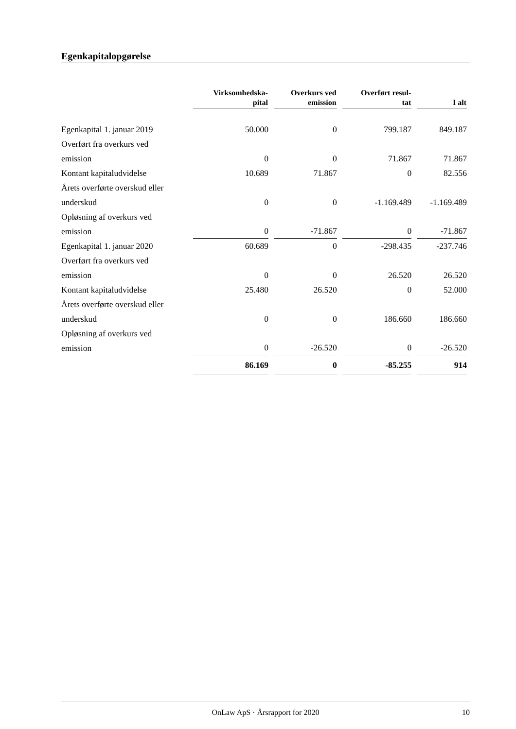Egenkapitalopgørelse
| | Virksomhedska- pital | Overkurs ved emission | Overført resul- tat | I alt |
| --- | --- | --- | --- | --- |
| Egenkapital 1. januar 2019 | 50.000 | 0 | 799.187 | 849.187 |
| Overført fra overkurs ved emission | 0 | 0 | 71.867 | 71.867 |
| Kontant kapitaludvidelse | 10.689 | 71.867 | 0 | 82.556 |
| Årets overførte overskud eller underskud | 0 | 0 | -1.169.489 | -1.169.489 |
| Opløsning af overkurs ved emission | 0 | -71.867 | 0 | -71.867 |
| Egenkapital 1. januar 2020 | 60.689 | 0 | -298.435 | -237.746 |
| Overført fra overkurs ved emission | 0 | 0 | 26.520 | 26.520 |
| Kontant kapitaludvidelse | 25.480 | 26.520 | 0 | 52.000 |
| Årets overførte overskud eller underskud | 0 | 0 | 186.660 | 186.660 |
| Opløsning af overkurs ved emission | 0 | -26.520 | 0 | -26.520 |
| | 86.169 | 0 | -85.255 | 914 |
OnLaw ApS · Årsrapport for 2020 10